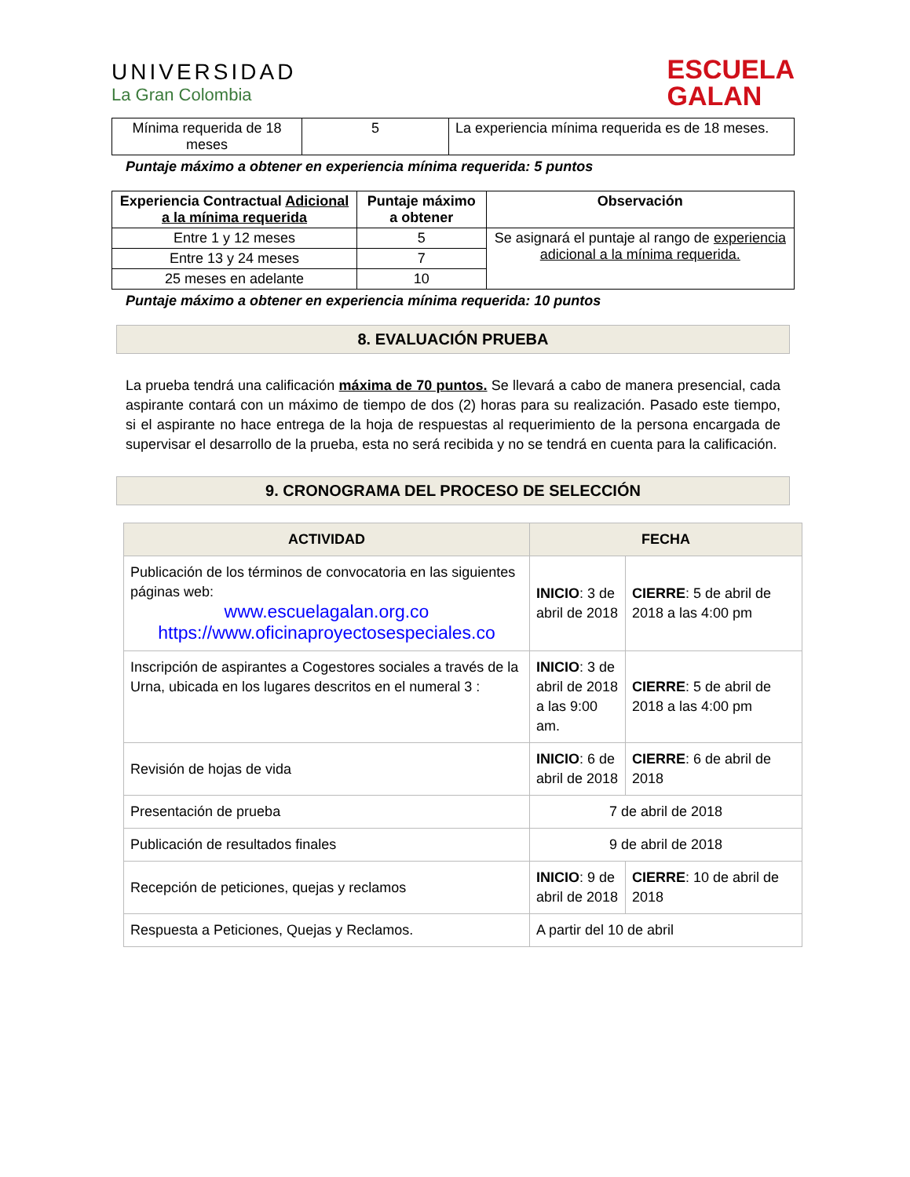UNIVERSIDAD
La Gran Colombia
ESCUELA
GALAN
| Mínima requerida de 18 meses | 5 | La experiencia mínima requerida es de 18 meses. |
Puntaje máximo a obtener en experiencia mínima requerida: 5 puntos
| Experiencia Contractual Adicional a la mínima requerida | Puntaje máximo a obtener | Observación |
| --- | --- | --- |
| Entre 1 y 12 meses | 5 | Se asignará el puntaje al rango de experiencia adicional a la mínima requerida. |
| Entre 13 y 24 meses | 7 | |
| 25 meses en adelante | 10 | |
Puntaje máximo a obtener en experiencia mínima requerida: 10 puntos
8. EVALUACIÓN PRUEBA
La prueba tendrá una calificación máxima de 70 puntos. Se llevará a cabo de manera presencial, cada aspirante contará con un máximo de tiempo de dos (2) horas para su realización. Pasado este tiempo, si el aspirante no hace entrega de la hoja de respuestas al requerimiento de la persona encargada de supervisar el desarrollo de la prueba, esta no será recibida y no se tendrá en cuenta para la calificación.
9. CRONOGRAMA DEL PROCESO DE SELECCIÓN
| ACTIVIDAD | FECHA | |
| --- | --- | --- |
| Publicación de los términos de convocatoria en las siguientes páginas web: www.escuelagalan.org.co https://www.oficinaproyectosespeciales.co | INICIO : 3 de abril de 2018 | CIERRE : 5 de abril de 2018 a las 4:00 pm |
| Inscripción de aspirantes a Cogestores sociales a través de la Urna, ubicada en los lugares descritos en el numeral 3 : | INICIO : 3 de abril de 2018 a las 9:00 am. | CIERRE : 5 de abril de 2018 a las 4:00 pm |
| Revisión de hojas de vida | INICIO : 6 de abril de 2018 | CIERRE : 6 de abril de 2018 |
| Presentación de prueba | 7 de abril de 2018 | |
| Publicación de resultados finales | 9 de abril de 2018 | |
| Recepción de peticiones, quejas y reclamos | INICIO : 9 de abril de 2018 | CIERRE : 10 de abril de 2018 |
| Respuesta a Peticiones, Quejas y Reclamos. | A partir del 10 de abril | |